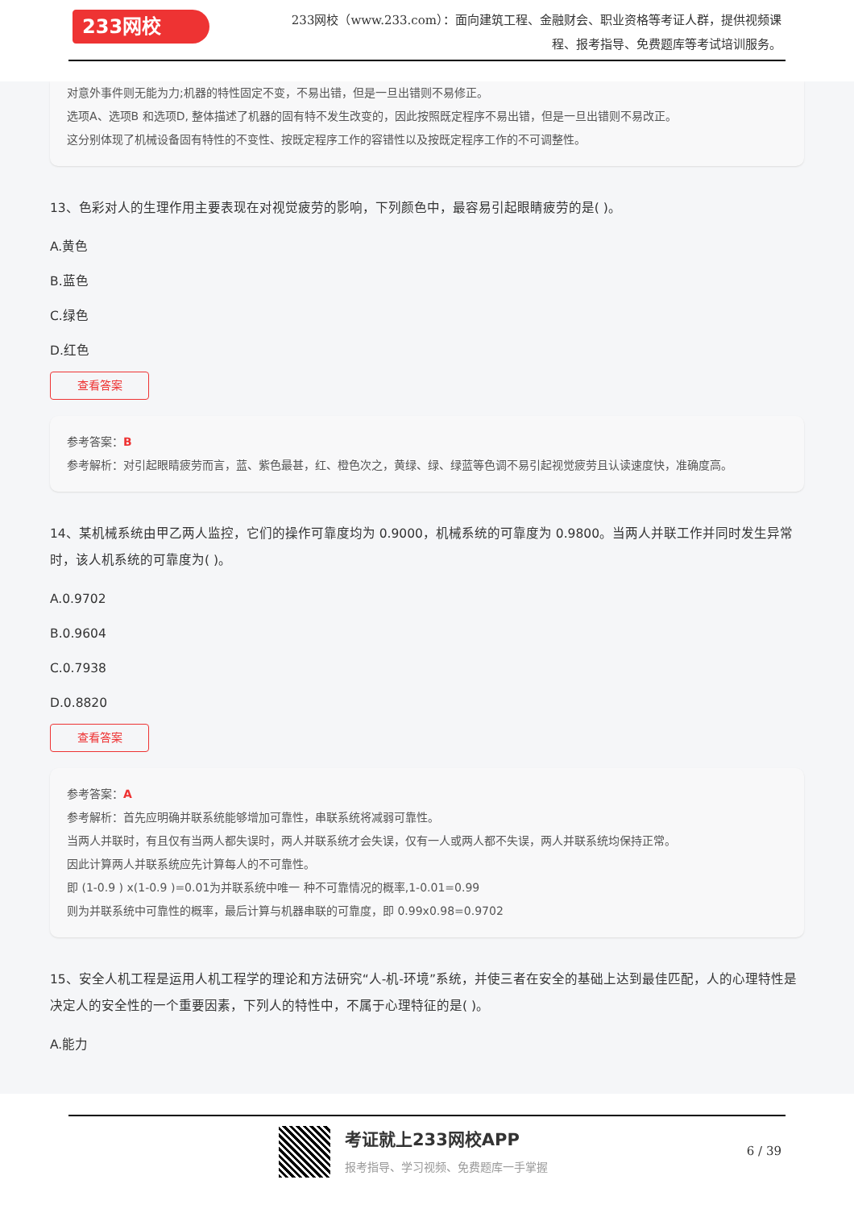233网校
233网校（www.233.com）：面向建筑工程、金融财会、职业资格等考证人群，提供视频课程、报考指导、免费题库等考试培训服务。
对意外事件则无能为力;机器的特性固定不变，不易出错，但是一旦出错则不易修正。
选项A、选项B 和选项D, 整体描述了机器的固有特不发生改变的，因此按照既定程序不易出错，但是一旦出错则不易改正。
这分别体现了机械设备固有特性的不变性、按既定程序工作的容错性以及按既定程序工作的不可调整性。
13、色彩对人的生理作用主要表现在对视觉疲劳的影响，下列颜色中，最容易引起眼睛疲劳的是( )。
A.黄色
B.蓝色
C.绿色
D.红色
查看答案
参考答案：B
参考解析：对引起眼睛疲劳而言，蓝、紫色最甚，红、橙色次之，黄绿、绿、绿蓝等色调不易引起视觉疲劳且认读速度快，准确度高。
14、某机械系统由甲乙两人监控，它们的操作可靠度均为 0.9000，机械系统的可靠度为 0.9800。当两人并联工作并同时发生异常时，该人机系统的可靠度为( )。
A.0.9702
B.0.9604
C.0.7938
D.0.8820
查看答案
参考答案：A
参考解析：首先应明确并联系统能够增加可靠性，串联系统将减弱可靠性。
当两人并联时，有且仅有当两人都失误时，两人并联系统才会失误，仅有一人或两人都不失误，两人并联系统均保持正常。
因此计算两人并联系统应先计算每人的不可靠性。
即 (1-0.9 ) x(1-0.9 )=0.01为并联系统中唯一 种不可靠情况的概率,1-0.01=0.99
则为并联系统中可靠性的概率，最后计算与机器串联的可靠度，即 0.99x0.98=0.9702
15、安全人机工程是运用人机工程学的理论和方法研究“人-机-环境”系统，并使三者在安全的基础上达到最佳匹配，人的心理特性是决定人的安全性的一个重要因素，下列人的特性中，不属于心理特征的是( )。
A.能力
考证就上233网校APP
报考指导、学习视频、免费题库一手掌握
6 / 39